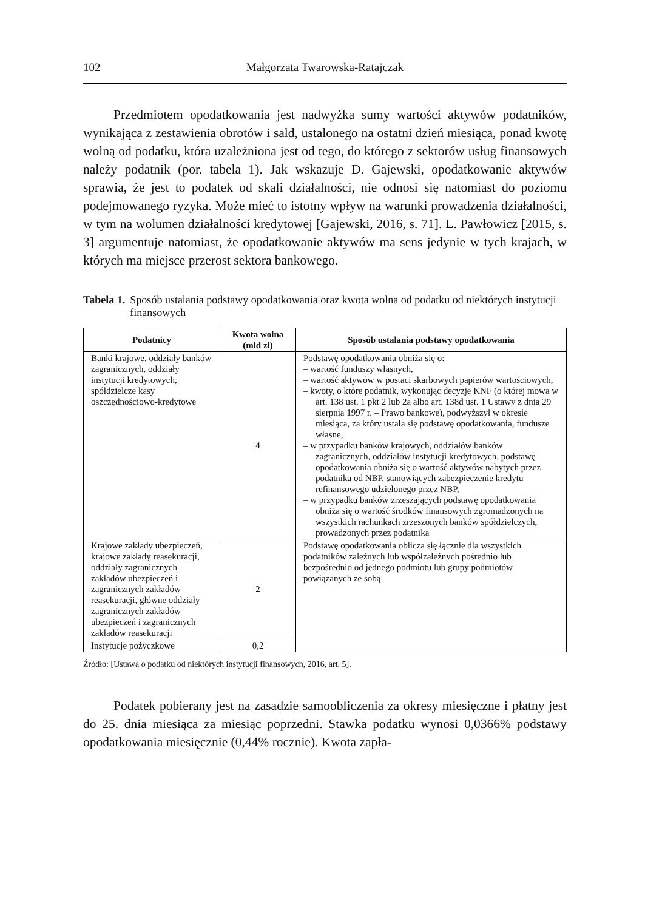102 Małgorzata Twarowska-Ratajczak
Przedmiotem opodatkowania jest nadwyżka sumy wartości aktywów podatników, wynikająca z zestawienia obrotów i sald, ustalonego na ostatni dzień miesiąca, ponad kwotę wolną od podatku, która uzależniona jest od tego, do którego z sektorów usług finansowych należy podatnik (por. tabela 1). Jak wskazuje D. Gajewski, opodatkowanie aktywów sprawia, że jest to podatek od skali działalności, nie odnosi się natomiast do poziomu podejmowanego ryzyka. Może mieć to istotny wpływ na warunki prowadzenia działalności, w tym na wolumen działalności kredytowej [Gajewski, 2016, s. 71]. L. Pawłowicz [2015, s. 3] argumentuje natomiast, że opodatkowanie aktywów ma sens jedynie w tych krajach, w których ma miejsce przerost sektora bankowego.
Tabela 1. Sposób ustalania podstawy opodatkowania oraz kwota wolna od podatku od niektórych instytucji finansowych
| Podatnicy | Kwota wolna (mld zł) | Sposób ustalania podstawy opodatkowania |
| --- | --- | --- |
| Banki krajowe, oddziały banków zagranicznych, oddziały instytucji kredytowych, spółdzielcze kasy oszczędnościowo-kredytowe | 4 | Podstawę opodatkowania obniża się o: – wartość funduszy własnych, – wartość aktywów w postaci skarbowych papierów wartościowych, – kwoty, o które podatnik, wykonując decyzje KNF (o której mowa w art. 138 ust. 1 pkt 2 lub 2a albo art. 138d ust. 1 Ustawy z dnia 29 sierpnia 1997 r. – Prawo bankowe), podwyższył w okresie miesiąca, za który ustala się podstawę opodatkowania, fundusze własne, – w przypadku banków krajowych, oddziałów banków zagranicznych, oddziałów instytucji kredytowych, podstawę opodatkowania obniża się o wartość aktywów nabytych przez podatnika od NBP, stanowiących zabezpieczenie kredytu refinansowego udzielonego przez NBP, – w przypadku banków zrzeszających podstawę opodatkowania obniża się o wartość środków finansowych zgromadzonych na wszystkich rachunkach zrzeszonych banków spółdzielczych, prowadzonych przez podatnika |
| Krajowe zakłady ubezpieczeń, krajowe zakłady reasekuracji, oddziały zagranicznych zakładów ubezpieczeń i zagranicznych zakładów reasekuracji, główne oddziały zagranicznych zakładów ubezpieczeń i zagranicznych zakładów reasekuracji | 2 | Podstawę opodatkowania oblicza się łącznie dla wszystkich podatników zależnych lub współzależnych pośrednio lub bezpośrednio od jednego podmiotu lub grupy podmiotów powiązanych ze sobą |
| Instytucje pożyczkowe | 0,2 | |
Źródło: [Ustawa o podatku od niektórych instytucji finansowych, 2016, art. 5].
Podatek pobierany jest na zasadzie samoobliczenia za okresy miesięczne i płatny jest do 25. dnia miesiąca za miesiąc poprzedni. Stawka podatku wynosi 0,0366% podstawy opodatkowania miesięcznie (0,44% rocznie). Kwota zapła-